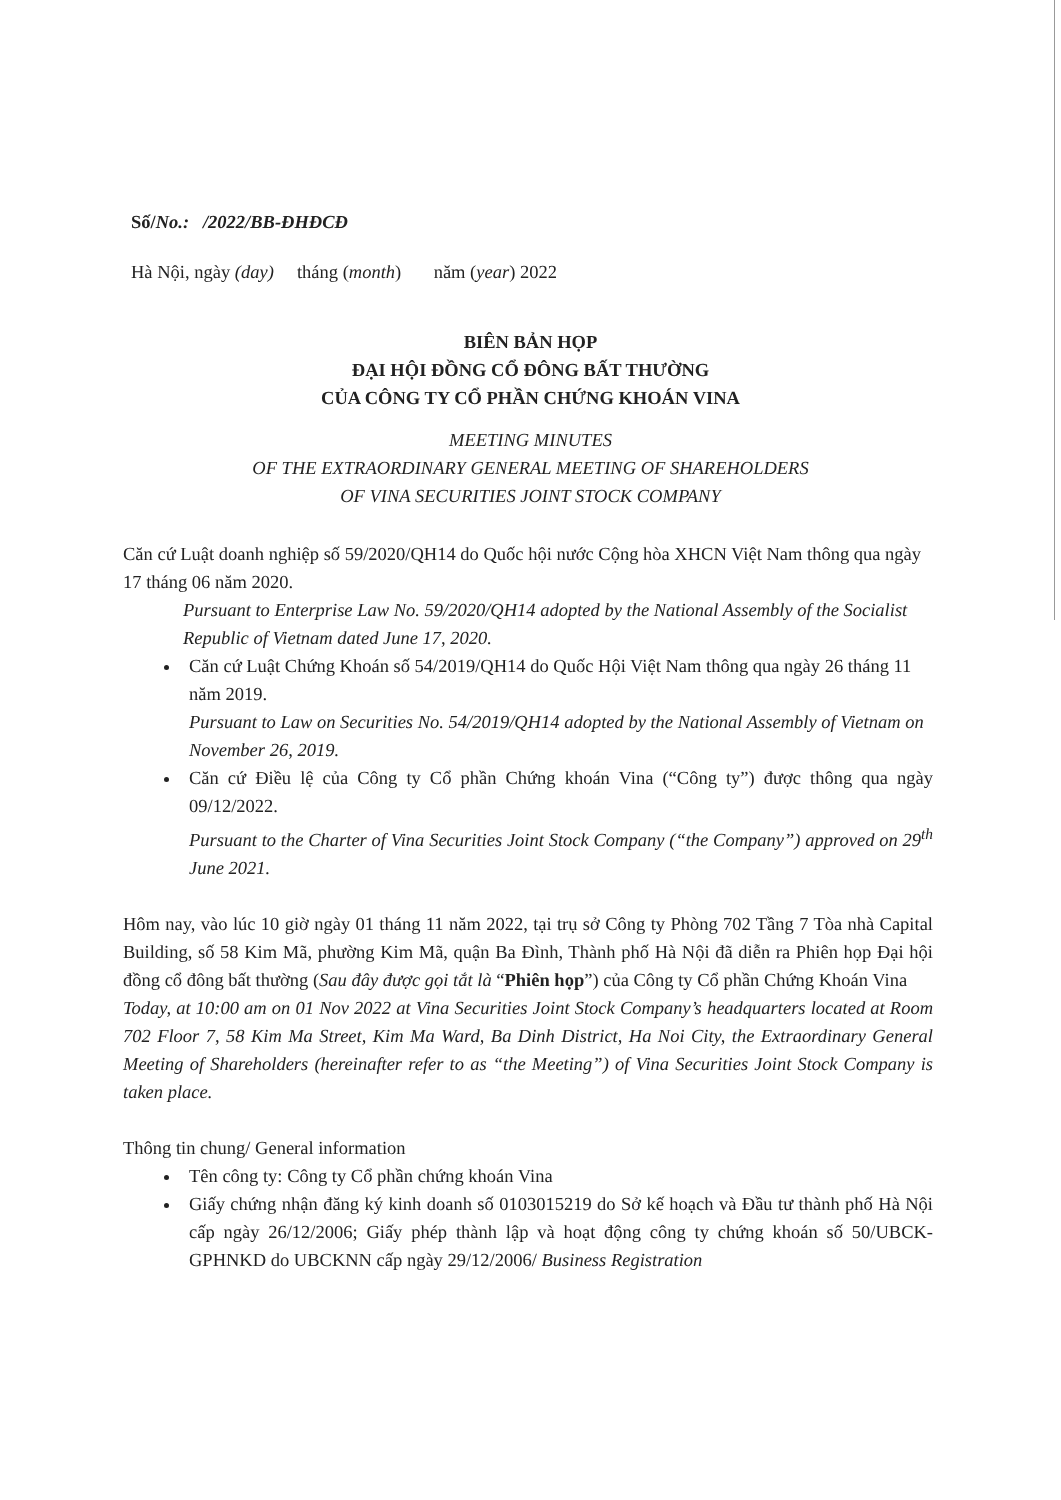Số/No.: /2022/BB-ĐHĐCĐ
Hà Nội, ngày (day) tháng (month) năm (year) 2022
BIÊN BẢN HỌP
ĐẠI HỘI ĐỒNG CỔ ĐÔNG BẤT THƯỜNG
CỦA CÔNG TY CỔ PHẦN CHỨNG KHOÁN VINA
MEETING MINUTES
OF THE EXTRAORDINARY GENERAL MEETING OF SHAREHOLDERS
OF VINA SECURITIES JOINT STOCK COMPANY
Căn cứ Luật doanh nghiệp số 59/2020/QH14 do Quốc hội nước Cộng hòa XHCN Việt Nam thông qua ngày 17 tháng 06 năm 2020.
Pursuant to Enterprise Law No. 59/2020/QH14 adopted by the National Assembly of the Socialist Republic of Vietnam dated June 17, 2020.
Căn cứ Luật Chứng Khoán số 54/2019/QH14 do Quốc Hội Việt Nam thông qua ngày 26 tháng 11 năm 2019.
Pursuant to Law on Securities No. 54/2019/QH14 adopted by the National Assembly of Vietnam on November 26, 2019.
Căn cứ Điều lệ của Công ty Cổ phần Chứng khoán Vina (“Công ty”) được thông qua ngày 09/12/2022.
Pursuant to the Charter of Vina Securities Joint Stock Company (“the Company”) approved on 29<sup>th</sup> June 2021.
Hôm nay, vào lúc 10 giờ ngày 01 tháng 11 năm 2022, tại trụ sở Công ty Phòng 702 Tầng 7 Tòa nhà Capital Building, số 58 Kim Mã, phường Kim Mã, quận Ba Đình, Thành phố Hà Nội đã diễn ra Phiên họp Đại hội đồng cổ đông bất thường (Sau đây được gọi tắt là “Phiên họp”) của Công ty Cổ phần Chứng Khoán Vina
Today, at 10:00 am on 01 Nov 2022 at Vina Securities Joint Stock Company’s headquarters located at Room 702 Floor 7, 58 Kim Ma Street, Kim Ma Ward, Ba Dinh District, Ha Noi City, the Extraordinary General Meeting of Shareholders (hereinafter refer to as “the Meeting”) of Vina Securities Joint Stock Company is taken place.
Thông tin chung/ General information
Tên công ty: Công ty Cổ phần chứng khoán Vina
Giấy chứng nhận đăng ký kinh doanh số 0103015219 do Sở kế hoạch và Đầu tư thành phố Hà Nội cấp ngày 26/12/2006; Giấy phép thành lập và hoạt động công ty chứng khoán số 50/UBCK-GPHNKD do UBCKNN cấp ngày 29/12/2006/ Business Registration